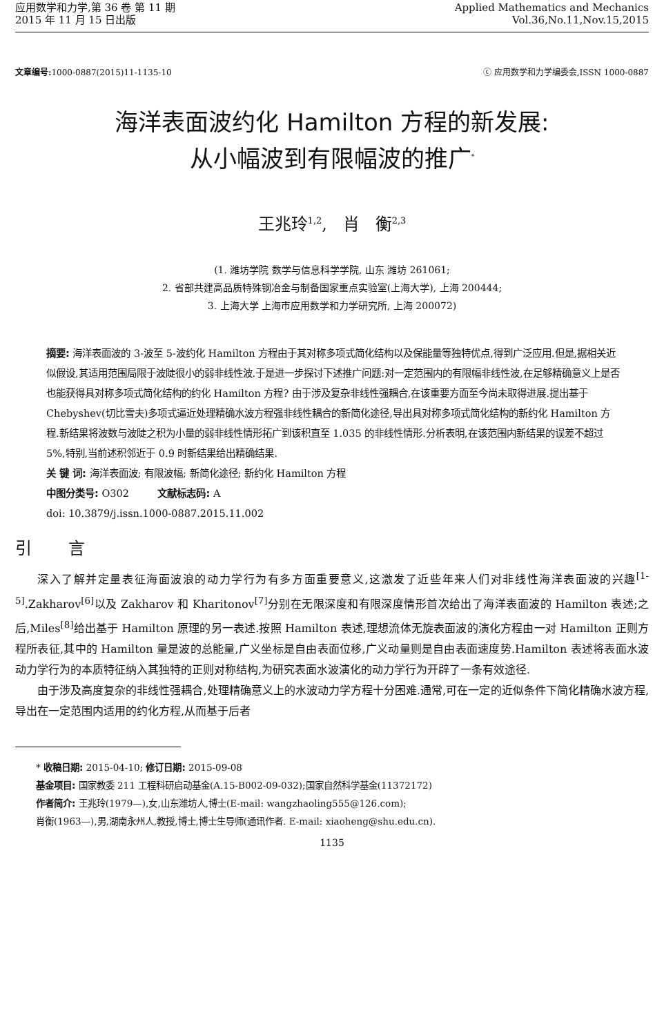应用数学和力学,第 36 卷 第 11 期
2015 年 11 月 15 日出版
Applied Mathematics and Mechanics
Vol.36,No.11,Nov.15,2015
文章编号: 1000-0887(2015)11-1135-10
ⓒ 应用数学和力学编委会,ISSN 1000-0887
海洋表面波约化 Hamilton 方程的新发展:
从小幅波到有限幅波的推广<sup>*</sup>
王兆玲<sup>1,2</sup>, 肖 衡<sup>2,3</sup>
(1. 潍坊学院 数学与信息科学学院, 山东 潍坊 261061;
2. 省部共建高品质特殊钢冶金与制备国家重点实验室(上海大学), 上海 200444;
3. 上海大学 上海市应用数学和力学研究所, 上海 200072)
摘要: 海洋表面波的 3-波至 5-波约化 Hamilton 方程由于其对称多项式简化结构以及保能量等独特优点,得到广泛应用.但是,据相关近似假设,其适用范围局限于波陡很小的弱非线性波.于是进一步探讨下述推广问题:对一定范围内的有限幅非线性波,在足够精确意义上是否也能获得具对称多项式简化结构的约化 Hamilton 方程? 由于涉及复杂非线性强耦合,在该重要方面至今尚未取得进展.提出基于 Chebyshev(切比雪夫)多项式逼近处理精确水波方程强非线性耦合的新简化途径,导出具对称多项式简化结构的新约化 Hamilton 方程.新结果将波数与波陡之积为小量的弱非线性情形拓广到该积直至 1.035 的非线性情形.分析表明,在该范围内新结果的误差不超过 5%,特别,当前述积邻近于 0.9 时新结果给出精确结果.
关 键 词: 海洋表面波; 有限波幅; 新简化途径; 新约化 Hamilton 方程
中图分类号: O302 文献标志码: A
doi: 10.3879/j.issn.1000-0887.2015.11.002
引 言
深入了解并定量表征海面波浪的动力学行为有多方面重要意义,这激发了近些年来人们对非线性海洋表面波的兴趣<sup>[1-5]</sup>.Zakharov<sup>[6]</sup>以及 Zakharov 和 Kharitonov<sup>[7]</sup>分别在无限深度和有限深度情形首次给出了海洋表面波的 Hamilton 表述;之后,Miles<sup>[8]</sup>给出基于 Hamilton 原理的另一表述.按照 Hamilton 表述,理想流体无旋表面波的演化方程由一对 Hamilton 正则方程所表征,其中的 Hamilton 量是波的总能量,广义坐标是自由表面位移,广义动量则是自由表面速度势.Hamilton 表述将表面水波动力学行为的本质特征纳入其独特的正则对称结构,为研究表面水波演化的动力学行为开辟了一条有效途径.
由于涉及高度复杂的非线性强耦合,处理精确意义上的水波动力学方程十分困难.通常,可在一定的近似条件下简化精确水波方程,导出在一定范围内适用的约化方程,从而基于后者
* 收稿日期: 2015-04-10; 修订日期: 2015-09-08
基金项目: 国家教委 211 工程科研启动基金(A.15-B002-09-032);国家自然科学基金(11372172)
作者简介: 王兆玲(1979—),女,山东潍坊人,博士(E-mail: wangzhaoling555@126.com);
肖衡(1963—),男,湖南永州人,教授,博士,博士生导师(通讯作者. E-mail: xiaoheng@shu.edu.cn).
1135